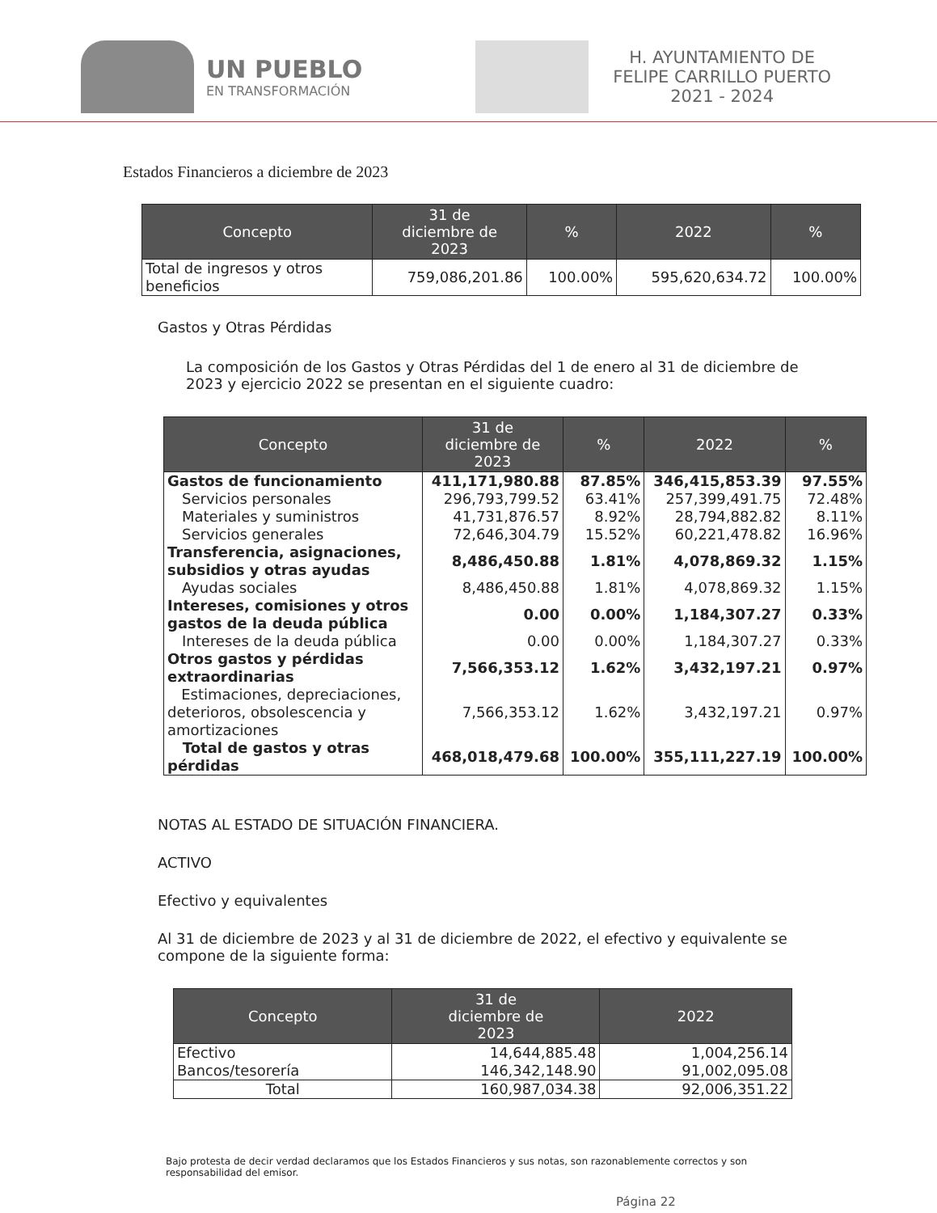UN PUEBLO
EN TRANSFORMACIÓN
H. AYUNTAMIENTO DE
FELIPE CARRILLO PUERTO
2021 - 2024
Estados Financieros a diciembre de 2023
| Concepto | 31 de diciembre de 2023 | % | 2022 | % |
| --- | --- | --- | --- | --- |
| Total de ingresos y otros beneficios | 759,086,201.86 | 100.00% | 595,620,634.72 | 100.00% |
Gastos y Otras Pérdidas
La composición de los Gastos y Otras Pérdidas del 1 de enero al 31 de diciembre de 2023 y ejercicio 2022 se presentan en el siguiente cuadro:
| Concepto | 31 de diciembre de 2023 | % | 2022 | % |
| --- | --- | --- | --- | --- |
| Gastos de funcionamiento | 411,171,980.88 | 87.85% | 346,415,853.39 | 97.55% |
| Servicios personales | 296,793,799.52 | 63.41% | 257,399,491.75 | 72.48% |
| Materiales y suministros | 41,731,876.57 | 8.92% | 28,794,882.82 | 8.11% |
| Servicios generales | 72,646,304.79 | 15.52% | 60,221,478.82 | 16.96% |
| Transferencia, asignaciones, subsidios y otras ayudas | 8,486,450.88 | 1.81% | 4,078,869.32 | 1.15% |
| Ayudas sociales | 8,486,450.88 | 1.81% | 4,078,869.32 | 1.15% |
| Intereses, comisiones y otros gastos de la deuda pública | 0.00 | 0.00% | 1,184,307.27 | 0.33% |
| Intereses de la deuda pública | 0.00 | 0.00% | 1,184,307.27 | 0.33% |
| Otros gastos y pérdidas extraordinarias | 7,566,353.12 | 1.62% | 3,432,197.21 | 0.97% |
| Estimaciones, depreciaciones, deterioros, obsolescencia y amortizaciones | 7,566,353.12 | 1.62% | 3,432,197.21 | 0.97% |
| Total de gastos y otras pérdidas | 468,018,479.68 | 100.00% | 355,111,227.19 | 100.00% |
NOTAS AL ESTADO DE SITUACIÓN FINANCIERA.
ACTIVO
Efectivo y equivalentes
Al 31 de diciembre de 2023 y al 31 de diciembre de 2022, el efectivo y equivalente se compone de la siguiente forma:
| Concepto | 31 de diciembre de 2023 | 2022 |
| --- | --- | --- |
| Efectivo | 14,644,885.48 | 1,004,256.14 |
| Bancos/tesorería | 146,342,148.90 | 91,002,095.08 |
| Total | 160,987,034.38 | 92,006,351.22 |
Bajo protesta de decir verdad declaramos que los Estados Financieros y sus notas, son razonablemente correctos y son responsabilidad del emisor.
Página 22